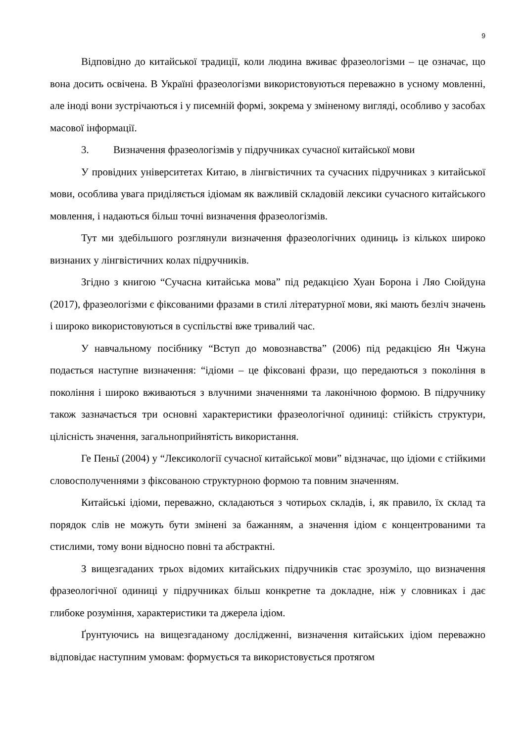9
Відповідно до китайської традиції, коли людина вживає фразеологізми – це означає, що вона досить освічена. В Україні фразеологізми використовуються переважно в усному мовленні, але іноді вони зустрічаються і у писемній формі, зокрема у зміненому вигляді, особливо у засобах масової інформації.
3. Визначення фразеологізмів у підручниках сучасної китайської мови
У провідних університетах Китаю, в лінгвістичних та сучасних підручниках з китайської мови, особлива увага приділяється ідіомам як важливій складовій лексики сучасного китайського мовлення, і надаються більш точні визначення фразеологізмів.
Тут ми здебільшого розглянули визначення фразеологічних одиниць із кількох широко визнаних у лінгвістичних колах підручників.
Згідно з книгою “Сучасна китайська мова” під редакцією Хуан Борона і Ляо Сюйдуна (2017), фразеологізми є фіксованими фразами в стилі літературної мови, які мають безліч значень і широко використовуються в суспільстві вже тривалий час.
У навчальному посібнику “Вступ до мовознавства” (2006) під редакцією Ян Чжуна подається наступне визначення: “ідіоми – це фіксовані фрази, що передаються з покоління в покоління і широко вживаються з влучними значеннями та лаконічною формою. В підручнику також зазначається три основні характеристики фразеологічної одиниці: стійкість структури, цілісність значення, загальноприйнятість використання.
Ге Пеньї (2004) у “Лексикології сучасної китайської мови” відзначає, що ідіоми є стійкими словосполученнями з фіксованою структурною формою та повним значенням.
Китайські ідіоми, переважно, складаються з чотирьох складів, і, як правило, їх склад та порядок слів не можуть бути змінені за бажанням, а значення ідіом є концентрованими та стислими, тому вони відносно повні та абстрактні.
З вищезгаданих трьох відомих китайських підручників стає зрозуміло, що визначення фразеологічної одиниці у підручниках більш конкретне та докладне, ніж у словниках і дає глибоке розуміння, характеристики та джерела ідіом.
Ґрунтуючись на вищезгаданому дослідженні, визначення китайських ідіом переважно відповідає наступним умовам: формується та використовується протягом